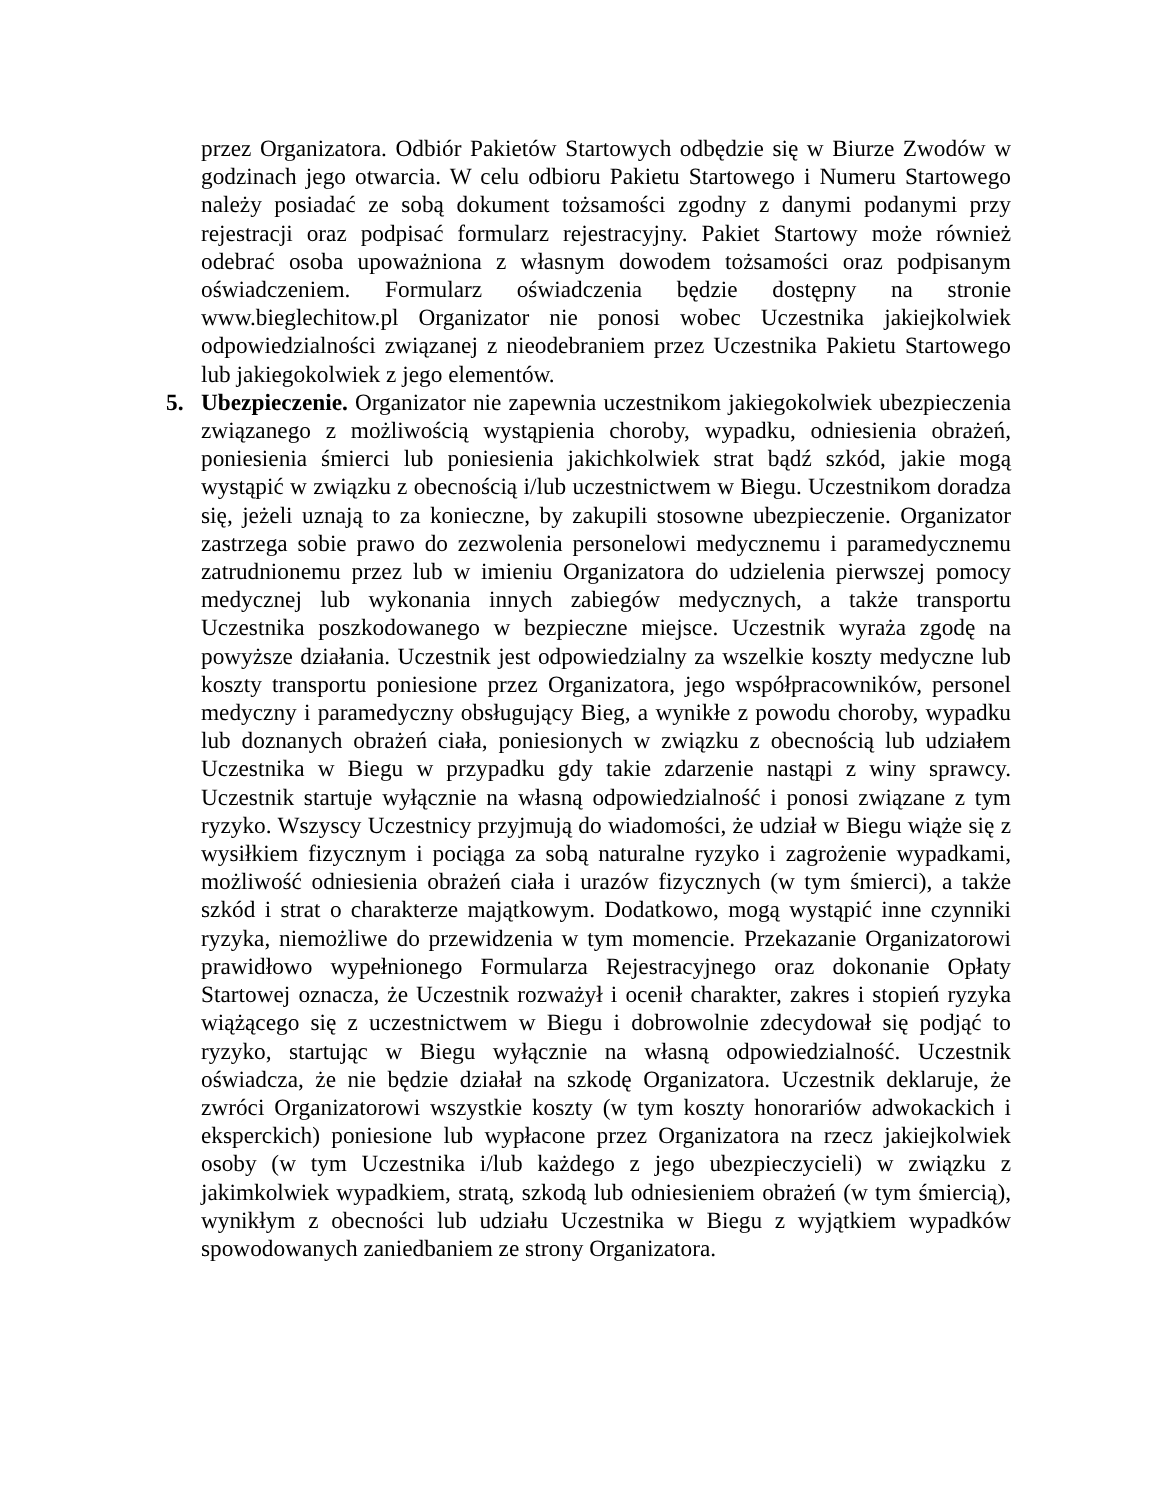przez Organizatora. Odbiór Pakietów Startowych odbędzie się w Biurze Zwodów w godzinach jego otwarcia. W celu odbioru Pakietu Startowego i Numeru Startowego należy posiadać ze sobą dokument tożsamości zgodny z danymi podanymi przy rejestracji oraz podpisać formularz rejestracyjny. Pakiet Startowy może również odebrać osoba upoważniona z własnym dowodem tożsamości oraz podpisanym oświadczeniem. Formularz oświadczenia będzie dostępny na stronie www.bieglechitow.pl Organizator nie ponosi wobec Uczestnika jakiejkolwiek odpowiedzialności związanej z nieodebraniem przez Uczestnika Pakietu Startowego lub jakiegokolwiek z jego elementów.
5. Ubezpieczenie. Organizator nie zapewnia uczestnikom jakiegokolwiek ubezpieczenia związanego z możliwością wystąpienia choroby, wypadku, odniesienia obrażeń, poniesienia śmierci lub poniesienia jakichkolwiek strat bądź szkód, jakie mogą wystąpić w związku z obecnością i/lub uczestnictwem w Biegu. Uczestnikom doradza się, jeżeli uznają to za konieczne, by zakupili stosowne ubezpieczenie. Organizator zastrzega sobie prawo do zezwolenia personelowi medycznemu i paramedycznemu zatrudnionemu przez lub w imieniu Organizatora do udzielenia pierwszej pomocy medycznej lub wykonania innych zabiegów medycznych, a także transportu Uczestnika poszkodowanego w bezpieczne miejsce. Uczestnik wyraża zgodę na powyższe działania. Uczestnik jest odpowiedzialny za wszelkie koszty medyczne lub koszty transportu poniesione przez Organizatora, jego współpracowników, personel medyczny i paramedyczny obsługujący Bieg, a wynikłe z powodu choroby, wypadku lub doznanych obrażeń ciała, poniesionych w związku z obecnością lub udziałem Uczestnika w Biegu w przypadku gdy takie zdarzenie nastąpi z winy sprawcy. Uczestnik startuje wyłącznie na własną odpowiedzialność i ponosi związane z tym ryzyko. Wszyscy Uczestnicy przyjmują do wiadomości, że udział w Biegu wiąże się z wysiłkiem fizycznym i pociąga za sobą naturalne ryzyko i zagrożenie wypadkami, możliwość odniesienia obrażeń ciała i urazów fizycznych (w tym śmierci), a także szkód i strat o charakterze majątkowym. Dodatkowo, mogą wystąpić inne czynniki ryzyka, niemożliwe do przewidzenia w tym momencie. Przekazanie Organizatorowi prawidłowo wypełnionego Formularza Rejestracyjnego oraz dokonanie Opłaty Startowej oznacza, że Uczestnik rozważył i ocenił charakter, zakres i stopień ryzyka wiążącego się z uczestnictwem w Biegu i dobrowolnie zdecydował się podjąć to ryzyko, startując w Biegu wyłącznie na własną odpowiedzialność. Uczestnik oświadcza, że nie będzie działał na szkodę Organizatora. Uczestnik deklaruje, że zwróci Organizatorowi wszystkie koszty (w tym koszty honorariów adwokackich i eksperckich) poniesione lub wypłacone przez Organizatora na rzecz jakiejkolwiek osoby (w tym Uczestnika i/lub każdego z jego ubezpieczycieli) w związku z jakimkolwiek wypadkiem, stratą, szkodą lub odniesieniem obrażeń (w tym śmiercią), wynikłym z obecności lub udziału Uczestnika w Biegu z wyjątkiem wypadków spowodowanych zaniedbaniem ze strony Organizatora.